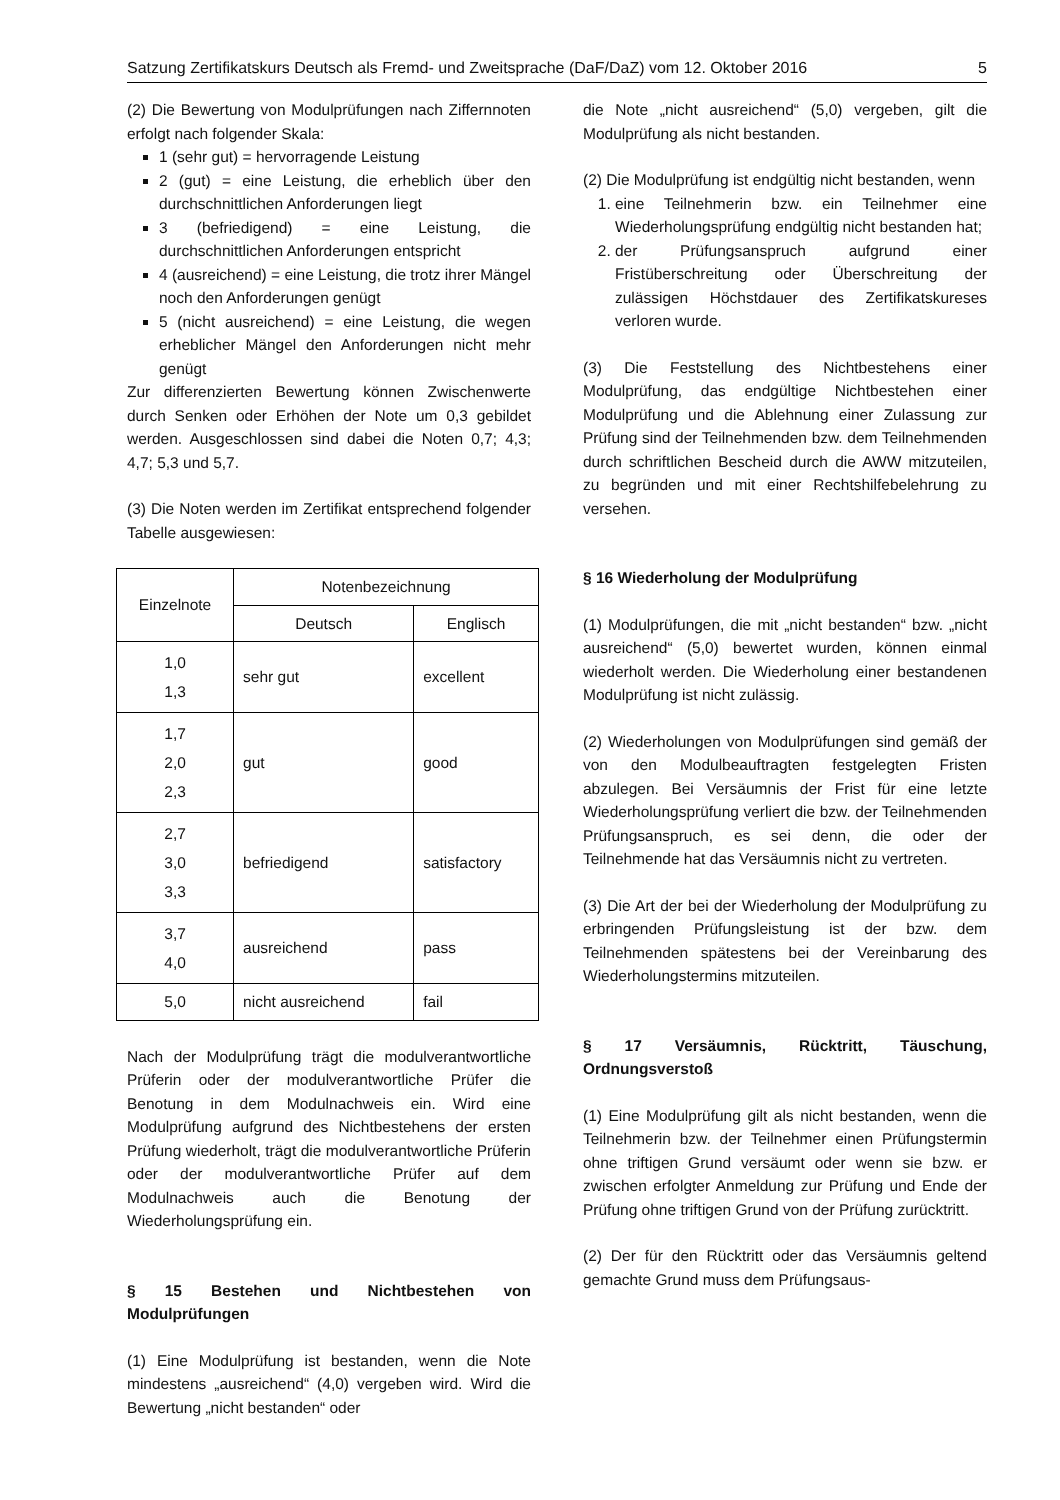Satzung Zertifikatskurs Deutsch als Fremd- und Zweitsprache (DaF/DaZ) vom 12. Oktober 2016 5
(2) Die Bewertung von Modulprüfungen nach Ziffernnoten erfolgt nach folgender Skala:
1 (sehr gut) = hervorragende Leistung
2 (gut) = eine Leistung, die erheblich über den durchschnittlichen Anforderungen liegt
3 (befriedigend) = eine Leistung, die durchschnittlichen Anforderungen entspricht
4 (ausreichend) = eine Leistung, die trotz ihrer Mängel noch den Anforderungen genügt
5 (nicht ausreichend) = eine Leistung, die wegen erheblicher Mängel den Anforderungen nicht mehr genügt
Zur differenzierten Bewertung können Zwischenwerte durch Senken oder Erhöhen der Note um 0,3 gebildet werden. Ausgeschlossen sind dabei die Noten 0,7; 4,3; 4,7; 5,3 und 5,7.
(3) Die Noten werden im Zertifikat entsprechend folgender Tabelle ausgewiesen:
| Einzelnote | Notenbezeichnung | |
| --- | --- | --- |
| | Deutsch | Englisch |
| 1,0 1,3 | sehr gut | excellent |
| 1,7 2,0 2,3 | gut | good |
| 2,7 3,0 3,3 | befriedigend | satisfactory |
| 3,7 4,0 | ausreichend | pass |
| 5,0 | nicht ausreichend | fail |
Nach der Modulprüfung trägt die modulverantwortliche Prüferin oder der modulverantwortliche Prüfer die Benotung in dem Modulnachweis ein. Wird eine Modulprüfung aufgrund des Nichtbestehens der ersten Prüfung wiederholt, trägt die modulverantwortliche Prüferin oder der modulverantwortliche Prüfer auf dem Modulnachweis auch die Benotung der Wiederholungsprüfung ein.
§ 15 Bestehen und Nichtbestehen von Modulprüfungen
(1) Eine Modulprüfung ist bestanden, wenn die Note mindestens „ausreichend“ (4,0) vergeben wird. Wird die Bewertung „nicht bestanden“ oder
die Note „nicht ausreichend“ (5,0) vergeben, gilt die Modulprüfung als nicht bestanden.
(2) Die Modulprüfung ist endgültig nicht bestanden, wenn
1. eine Teilnehmerin bzw. ein Teilnehmer eine Wiederholungsprüfung endgültig nicht bestanden hat;
2. der Prüfungsanspruch aufgrund einer Fristüberschreitung oder Überschreitung der zulässigen Höchstdauer des Zertifikatskureses verloren wurde.
(3) Die Feststellung des Nichtbestehens einer Modulprüfung, das endgültige Nichtbestehen einer Modulprüfung und die Ablehnung einer Zulassung zur Prüfung sind der Teilnehmenden bzw. dem Teilnehmenden durch schriftlichen Bescheid durch die AWW mitzuteilen, zu begründen und mit einer Rechtshilfebelehrung zu versehen.
§ 16 Wiederholung der Modulprüfung
(1) Modulprüfungen, die mit „nicht bestanden“ bzw. „nicht ausreichend“ (5,0) bewertet wurden, können einmal wiederholt werden. Die Wiederholung einer bestandenen Modulprüfung ist nicht zulässig.
(2) Wiederholungen von Modulprüfungen sind gemäß der von den Modulbeauftragten festgelegten Fristen abzulegen. Bei Versäumnis der Frist für eine letzte Wiederholungsprüfung verliert die bzw. der Teilnehmenden Prüfungsanspruch, es sei denn, die oder der Teilnehmende hat das Versäumnis nicht zu vertreten.
(3) Die Art der bei der Wiederholung der Modulprüfung zu erbringenden Prüfungsleistung ist der bzw. dem Teilnehmenden spätestens bei der Vereinbarung des Wiederholungstermins mitzuteilen.
§ 17 Versäumnis, Rücktritt, Täuschung, Ordnungsverstoß
(1) Eine Modulprüfung gilt als nicht bestanden, wenn die Teilnehmerin bzw. der Teilnehmer einen Prüfungstermin ohne triftigen Grund versäumt oder wenn sie bzw. er zwischen erfolgter Anmeldung zur Prüfung und Ende der Prüfung ohne triftigen Grund von der Prüfung zurücktritt.
(2) Der für den Rücktritt oder das Versäumnis geltend gemachte Grund muss dem Prüfungsaus-